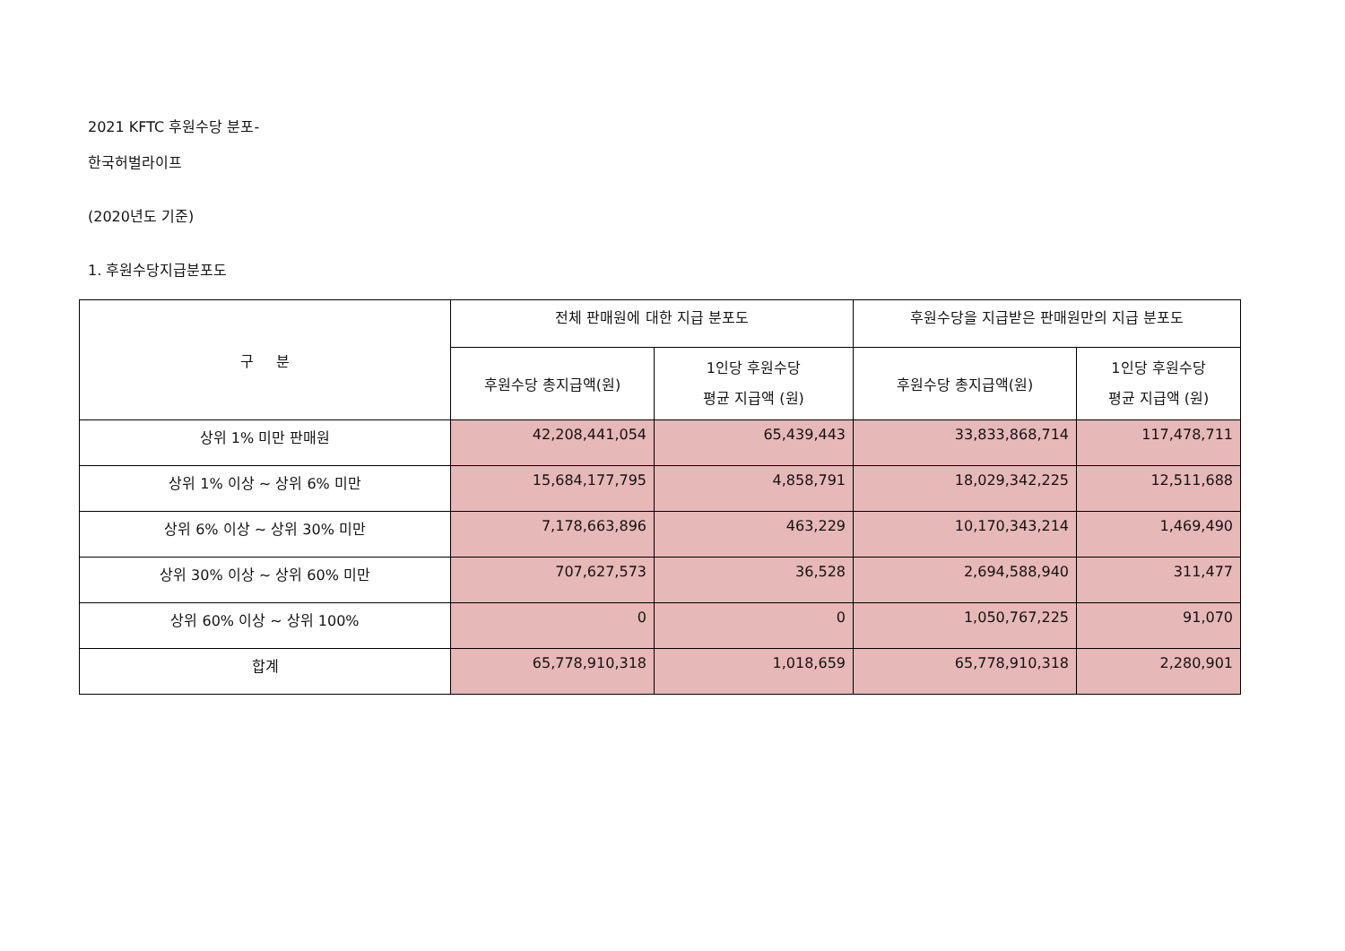2021 KFTC 후원수당 분포-
한국허벌라이프
(2020년도 기준)
1. 후원수당지급분포도
| 구 분 | 전체 판매원에 대한 지급 분포도 | | 후원수당을 지급받은 판매원만의 지급 분포도 | |
| --- | --- | --- | --- | --- |
| | 후원수당 총지급액(원) | 1인당 후원수당 평균 지급액 (원) | 후원수당 총지급액(원) | 1인당 후원수당 평균 지급액 (원) |
| 상위 1% 미만 판매원 | 42,208,441,054 | 65,439,443 | 33,833,868,714 | 117,478,711 |
| 상위 1% 이상 ~ 상위 6% 미만 | 15,684,177,795 | 4,858,791 | 18,029,342,225 | 12,511,688 |
| 상위 6% 이상 ~ 상위 30% 미만 | 7,178,663,896 | 463,229 | 10,170,343,214 | 1,469,490 |
| 상위 30% 이상 ~ 상위 60% 미만 | 707,627,573 | 36,528 | 2,694,588,940 | 311,477 |
| 상위 60% 이상 ~ 상위 100% | 0 | 0 | 1,050,767,225 | 91,070 |
| 합계 | 65,778,910,318 | 1,018,659 | 65,778,910,318 | 2,280,901 |